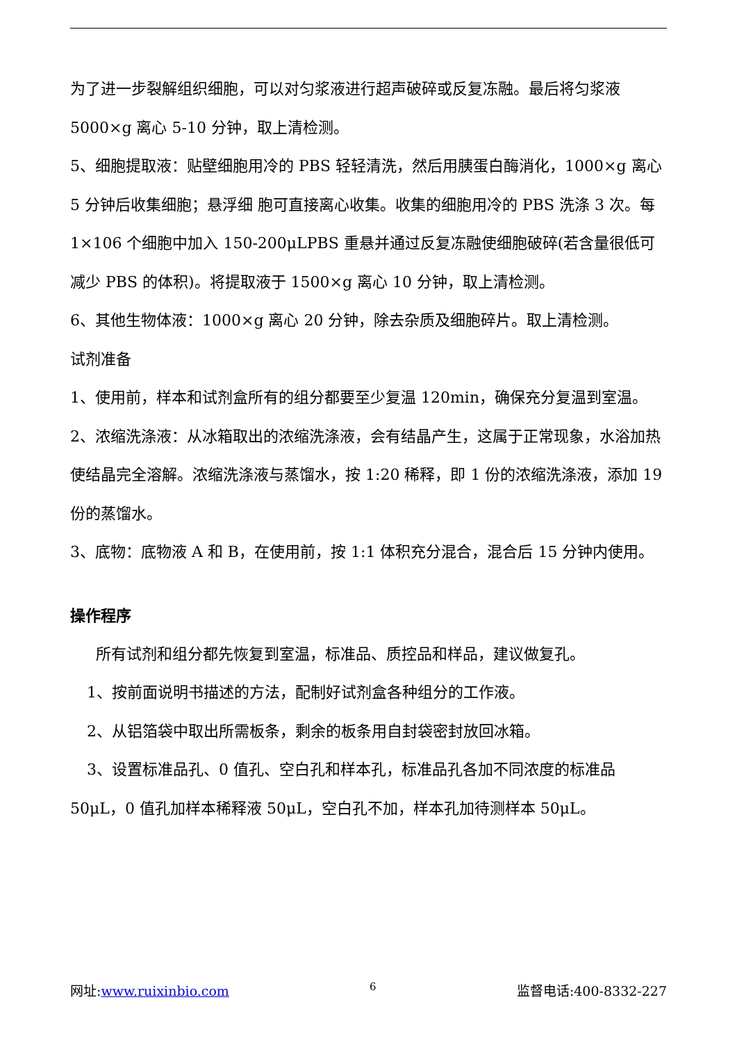为了进一步裂解组织细胞，可以对匀浆液进行超声破碎或反复冻融。最后将匀浆液 5000×g 离心 5-10 分钟，取上清检测。
5、细胞提取液：贴壁细胞用冷的 PBS 轻轻清洗，然后用胰蛋白酶消化，1000×g 离心 5 分钟后收集细胞；悬浮细 胞可直接离心收集。收集的细胞用冷的 PBS 洗涤 3 次。每 1×106 个细胞中加入 150-200μLPBS 重悬并通过反复冻融使细胞破碎(若含量很低可减少 PBS 的体积)。将提取液于 1500×g 离心 10 分钟，取上清检测。
6、其他生物体液：1000×g 离心 20 分钟，除去杂质及细胞碎片。取上清检测。
试剂准备
1、使用前，样本和试剂盒所有的组分都要至少复温 120min，确保充分复温到室温。
2、浓缩洗涤液：从冰箱取出的浓缩洗涤液，会有结晶产生，这属于正常现象，水浴加热使结晶完全溶解。浓缩洗涤液与蒸馏水，按 1:20 稀释，即 1 份的浓缩洗涤液，添加 19 份的蒸馏水。
3、底物：底物液 A 和 B，在使用前，按 1:1 体积充分混合，混合后 15 分钟内使用。
操作程序
所有试剂和组分都先恢复到室温，标准品、质控品和样品，建议做复孔。
1、按前面说明书描述的方法，配制好试剂盒各种组分的工作液。
2、从铝箔袋中取出所需板条，剩余的板条用自封袋密封放回冰箱。
3、设置标准品孔、0 值孔、空白孔和样本孔，标准品孔各加不同浓度的标准品 50μL，0 值孔加样本稀释液 50μL，空白孔不加，样本孔加待测样本 50μL。
网址:www.ruixinbio.com 6 监督电话:400-8332-227